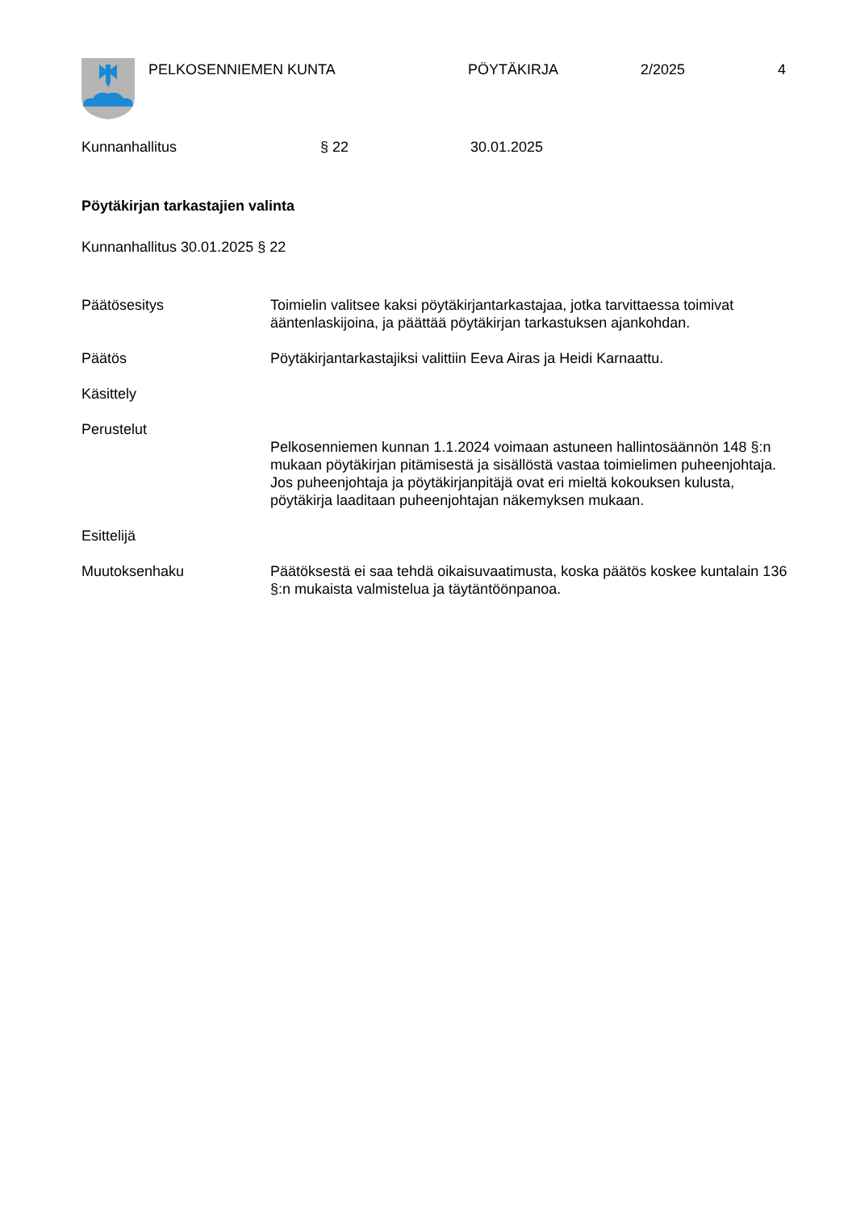PELKOSENNIEMEN KUNTA PÖYTÄKIRJA 2/2025 4
Kunnanhallitus § 22 30.01.2025
Pöytäkirjan tarkastajien valinta
Kunnanhallitus 30.01.2025 § 22
Päätösesitys Toimielin valitsee kaksi pöytäkirjantarkastajaa, jotka tarvittaessa toimivat ääntenlaskijoina, ja päättää pöytäkirjan tarkastuksen ajankohdan.
Päätös Pöytäkirjantarkastajiksi valittiin Eeva Airas ja Heidi Karnaattu.
Käsittely
Perustelut
Pelkosenniemen kunnan 1.1.2024 voimaan astuneen hallintosäännön 148 §:n mukaan pöytäkirjan pitämisestä ja sisällöstä vastaa toimielimen puheenjohtaja. Jos puheenjohtaja ja pöytäkirjanpitäjä ovat eri mieltä kokouksen kulusta, pöytäkirja laaditaan puheenjohtajan näkemyksen mukaan.
Esittelijä
Muutoksenhaku Päätöksestä ei saa tehdä oikaisuvaatimusta, koska päätös koskee kuntalain 136 §:n mukaista valmistelua ja täytäntöönpanoa.